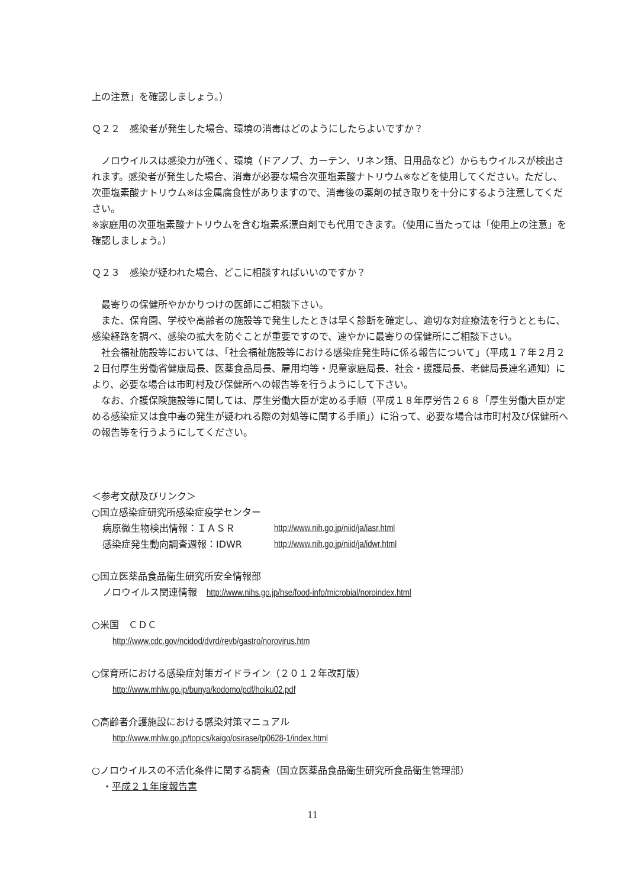上の注意」を確認しましょう。）
Ｑ２２　感染者が発生した場合、環境の消毒はどのようにしたらよいですか？
　ノロウイルスは感染力が強く、環境（ドアノブ、カーテン、リネン類、日用品など）からもウイルスが検出されます。感染者が発生した場合、消毒が必要な場合次亜塩素酸ナトリウム※などを使用してください。ただし、次亜塩素酸ナトリウム※は金属腐食性がありますので、消毒後の薬剤の拭き取りを十分にするよう注意してください。
※家庭用の次亜塩素酸ナトリウムを含む塩素系漂白剤でも代用できます。（使用に当たっては「使用上の注意」を確認しましょう。）
Ｑ２３　感染が疑われた場合、どこに相談すればいいのですか？
　最寄りの保健所やかかりつけの医師にご相談下さい。
　また、保育園、学校や高齢者の施設等で発生したときは早く診断を確定し、適切な対症療法を行うとともに、感染経路を調べ、感染の拡大を防ぐことが重要ですので、速やかに最寄りの保健所にご相談下さい。
　社会福祉施設等においては、「社会福祉施設等における感染症発生時に係る報告について」（平成１７年２月２２日付厚生労働省健康局長、医薬食品局長、雇用均等・児童家庭局長、社会・援護局長、老健局長連名通知）により、必要な場合は市町村及び保健所への報告等を行うようにして下さい。
　なお、介護保険施設等に関しては、厚生労働大臣が定める手順（平成１８年厚労告２６８「厚生労働大臣が定める感染症又は食中毒の発生が疑われる際の対処等に関する手順」）に沿って、必要な場合は市町村及び保健所への報告等を行うようにしてください。
＜参考文献及びリンク＞
○国立感染症研究所感染症疫学センター
病原微生物検出情報：ＩＡＳＲ http://www.nih.go.jp/niid/ja/iasr.html
感染症発生動向調査週報：IDWR http://www.nih.go.jp/niid/ja/idwr.html
○国立医薬品食品衛生研究所安全情報部
ノロウイルス関連情報　http://www.nihs.go.jp/hse/food-info/microbial/noroindex.html
○米国　ＣＤＣ
http://www.cdc.gov/ncidod/dvrd/revb/gastro/norovirus.htm
○保育所における感染症対策ガイドライン（２０１２年改訂版）
http://www.mhlw.go.jp/bunya/kodomo/pdf/hoiku02.pdf
○高齢者介護施設における感染対策マニュアル
http://www.mhlw.go.jp/topics/kaigo/osirase/tp0628-1/index.html
○ノロウイルスの不活化条件に関する調査（国立医薬品食品衛生研究所食品衛生管理部）
・平成２１年度報告書
11